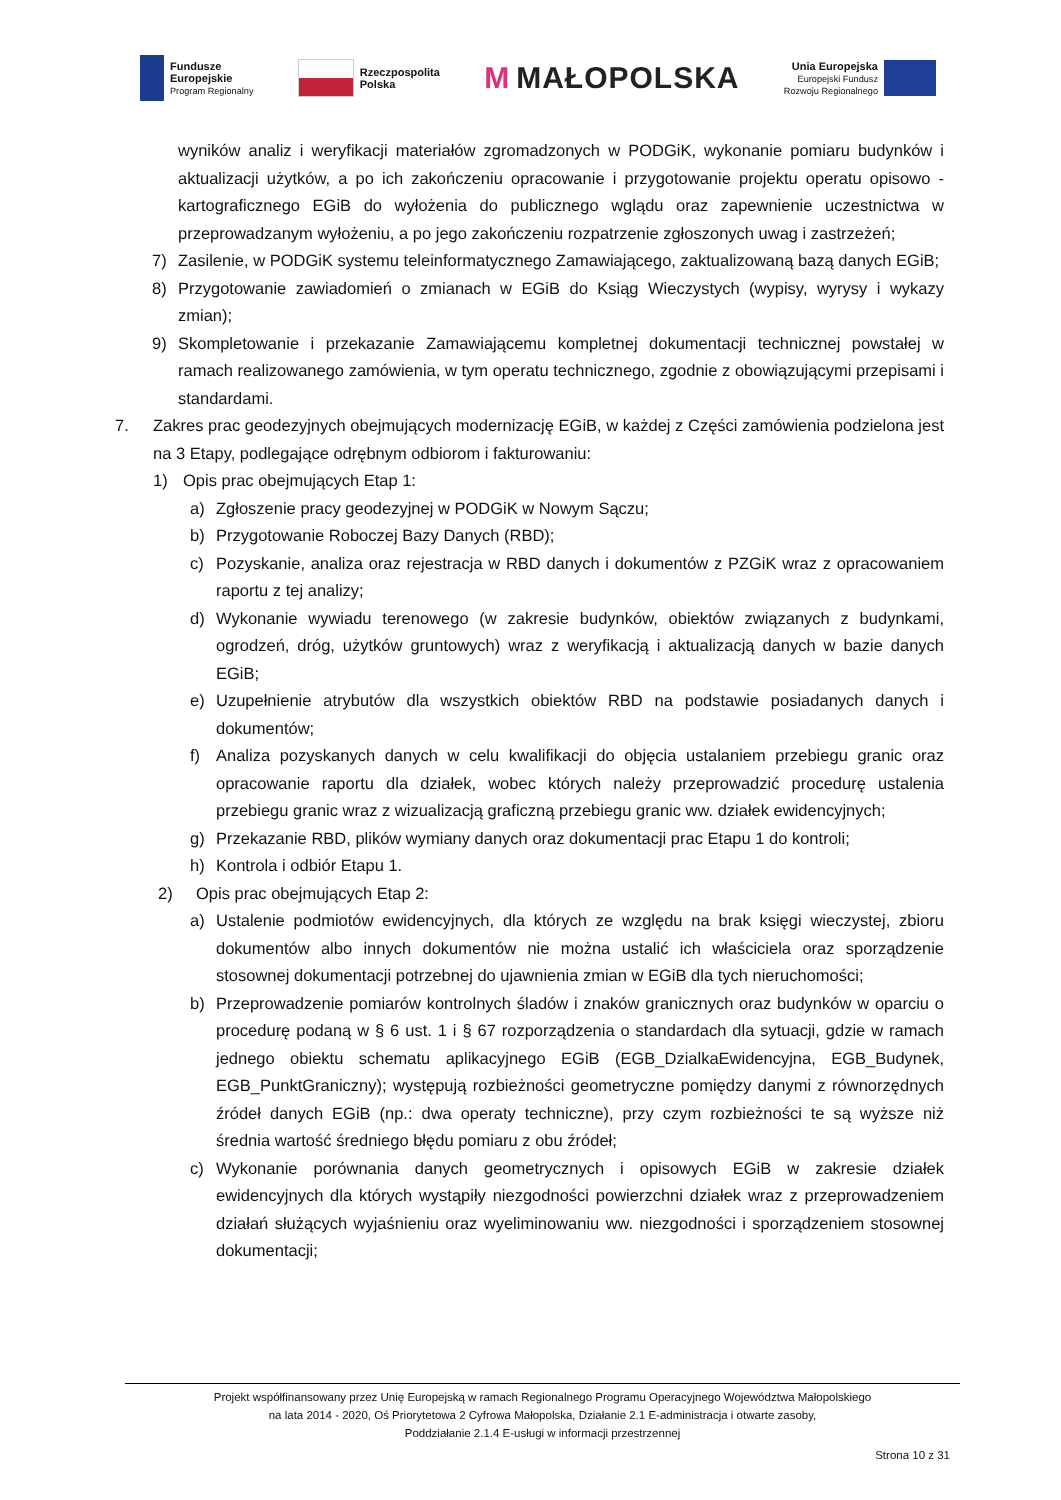Fundusze
Europejskie
Program Regionalny
Rzeczpospolita
Polska
M MAŁOPOLSKA
Unia Europejska
Europejski Fundusz
Rozwoju Regionalnego
wyników analiz i weryfikacji materiałów zgromadzonych w PODGiK, wykonanie pomiaru budynków i aktualizacji użytków, a po ich zakończeniu opracowanie i przygotowanie projektu operatu opisowo - kartograficznego EGiB do wyłożenia do publicznego wglądu oraz zapewnienie uczestnictwa w przeprowadzanym wyłożeniu, a po jego zakończeniu rozpatrzenie zgłoszonych uwag i zastrzeżeń;
7) Zasilenie, w PODGiK systemu teleinformatycznego Zamawiającego, zaktualizowaną bazą danych EGiB;
8) Przygotowanie zawiadomień o zmianach w EGiB do Ksiąg Wieczystych (wypisy, wyrysy i wykazy zmian);
9) Skompletowanie i przekazanie Zamawiającemu kompletnej dokumentacji technicznej powstałej w ramach realizowanego zamówienia, w tym operatu technicznego, zgodnie z obowiązującymi przepisami i standardami.
7. Zakres prac geodezyjnych obejmujących modernizację EGiB, w każdej z Części zamówienia podzielona jest na 3 Etapy, podlegające odrębnym odbiorom i fakturowaniu:
1) Opis prac obejmujących Etap 1:
a) Zgłoszenie pracy geodezyjnej w PODGiK w Nowym Sączu;
b) Przygotowanie Roboczej Bazy Danych (RBD);
c) Pozyskanie, analiza oraz rejestracja w RBD danych i dokumentów z PZGiK wraz z opracowaniem raportu z tej analizy;
d) Wykonanie wywiadu terenowego (w zakresie budynków, obiektów związanych z budynkami, ogrodzeń, dróg, użytków gruntowych) wraz z weryfikacją i aktualizacją danych w bazie danych EGiB;
e) Uzupełnienie atrybutów dla wszystkich obiektów RBD na podstawie posiadanych danych i dokumentów;
f) Analiza pozyskanych danych w celu kwalifikacji do objęcia ustalaniem przebiegu granic oraz opracowanie raportu dla działek, wobec których należy przeprowadzić procedurę ustalenia przebiegu granic wraz z wizualizacją graficzną przebiegu granic ww. działek ewidencyjnych;
g) Przekazanie RBD, plików wymiany danych oraz dokumentacji prac Etapu 1 do kontroli;
h) Kontrola i odbiór Etapu 1.
2) Opis prac obejmujących Etap 2:
a) Ustalenie podmiotów ewidencyjnych, dla których ze względu na brak księgi wieczystej, zbioru dokumentów albo innych dokumentów nie można ustalić ich właściciela oraz sporządzenie stosownej dokumentacji potrzebnej do ujawnienia zmian w EGiB dla tych nieruchomości;
b) Przeprowadzenie pomiarów kontrolnych śladów i znaków granicznych oraz budynków w oparciu o procedurę podaną w § 6 ust. 1 i § 67 rozporządzenia o standardach dla sytuacji, gdzie w ramach jednego obiektu schematu aplikacyjnego EGiB (EGB_DzialkaEwidencyjna, EGB_Budynek, EGB_PunktGraniczny); występują rozbieżności geometryczne pomiędzy danymi z równorzędnych źródeł danych EGiB (np.: dwa operaty techniczne), przy czym rozbieżności te są wyższe niż średnia wartość średniego błędu pomiaru z obu źródeł;
c) Wykonanie porównania danych geometrycznych i opisowych EGiB w zakresie działek ewidencyjnych dla których wystąpiły niezgodności powierzchni działek wraz z przeprowadzeniem działań służących wyjaśnieniu oraz wyeliminowaniu ww. niezgodności i sporządzeniem stosownej dokumentacji;
Projekt współfinansowany przez Unię Europejską w ramach Regionalnego Programu Operacyjnego Województwa Małopolskiego
na lata 2014 - 2020, Oś Priorytetowa 2 Cyfrowa Małopolska, Działanie 2.1 E-administracja i otwarte zasoby,
Poddziałanie 2.1.4 E-usługi w informacji przestrzennej
Strona 10 z 31